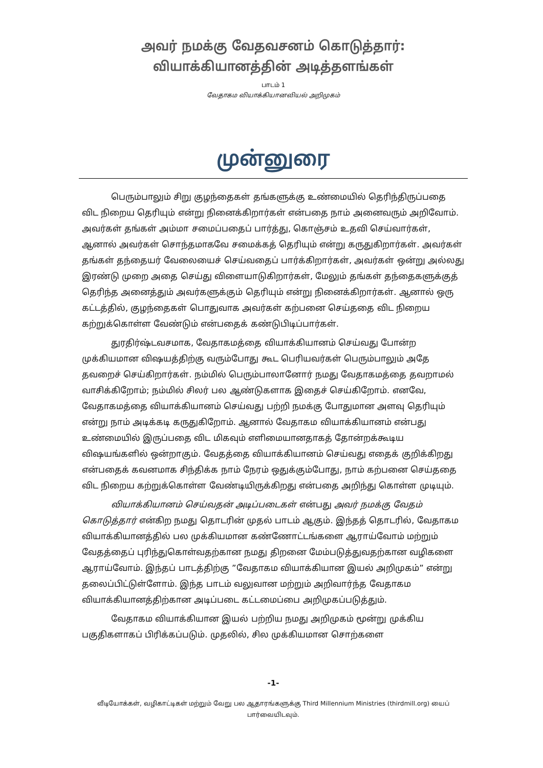அவர் நமக்கு வேதவசனம் கொடுத்தார்:
வியாக்கியானத்தின் அடித்தளங்கள்
பாடம் 1
வேதாகம வியாக்கியானவியல் அறிமுகம்
முன்னுரை
பெரும்பாலும் சிறு குழந்தைகள் தங்களுக்கு உண்மையில் தெரிந்திருப்பதை விட நிறைய தெரியும் என்று நினைக்கிறார்கள் என்பதை நாம் அனைவரும் அறிவோம். அவர்கள் தங்கள் அம்மா சமைப்பதைப் பார்த்து, கொஞ்சம் உதவி செய்வார்கள், ஆனால் அவர்கள் சொந்தமாகவே சமைக்கத் தெரியும் என்று கருதுகிறார்கள். அவர்கள் தங்கள் தந்தையர் வேலையைச் செய்வதைப் பார்க்கிறார்கள், அவர்கள் ஒன்று அல்லது இரண்டு முறை அதை செய்து விளையாடுகிறார்கள், மேலும் தங்கள் தந்தைகளுக்குத் தெரிந்த அனைத்தும் அவர்களுக்கும் தெரியும் என்று நினைக்கிறார்கள். ஆனால் ஒரு கட்டத்தில், குழந்தைகள் பொதுவாக அவர்கள் கற்பனை செய்ததை விட நிறைய கற்றுக்கொள்ள வேண்டும் என்பதைக் கண்டுபிடிப்பார்கள்.
துரதிர்ஷ்டவசமாக, வேதாகமத்தை வியாக்கியானம் செய்வது போன்ற முக்கியமான விஷயத்திற்கு வரும்போது கூட பெரியவர்கள் பெரும்பாலும் அதே தவறைச் செய்கிறார்கள். நம்மில் பெரும்பாலானோர் நமது வேதாகமத்தை தவறாமல் வாசிக்கிறோம்; நம்மில் சிலர் பல ஆண்டுகளாக இதைச் செய்கிறோம். எனவே, வேதாகமத்தை வியாக்கியானம் செய்வது பற்றி நமக்கு போதுமான அளவு தெரியும் என்று நாம் அடிக்கடி கருதுகிறோம். ஆனால் வேதாகம வியாக்கியானம் என்பது உண்மையில் இருப்பதை விட மிகவும் எளிமையானதாகத் தோன்றக்கூடிய விஷயங்களில் ஒன்றாகும். வேதத்தை வியாக்கியானம் செய்வது எதைக் குறிக்கிறது என்பதைக் கவனமாக சிந்திக்க நாம் நேரம் ஒதுக்கும்போது, நாம் கற்பனை செய்ததை விட நிறைய கற்றுக்கொள்ள வேண்டியிருக்கிறது என்பதை அறிந்து கொள்ள முடியும்.
வியாக்கியானம் செய்வதன் அடிப்படைகள் என்பது அவர் நமக்கு வேதம் கொடுத்தார் என்கிற நமது தொடரின் முதல் பாடம் ஆகும். இந்தத் தொடரில், வேதாகம வியாக்கியானத்தில் பல முக்கியமான கண்ணோட்டங்களை ஆராய்வோம் மற்றும் வேதத்தைப் புரிந்துகொள்வதற்கான நமது திறனை மேம்படுத்துவதற்கான வழிகளை ஆராய்வோம். இந்தப் பாடத்திற்கு ”வேதாகம வியாக்கியான இயல் அறிமுகம்” என்று தலைப்பிட்டுள்ளோம். இந்த பாடம் வலுவான மற்றும் அறிவார்ந்த வேதாகம வியாக்கியானத்திற்கான அடிப்படை கட்டமைப்பை அறிமுகப்படுத்தும்.
வேதாகம வியாக்கியான இயல் பற்றிய நமது அறிமுகம் மூன்று முக்கிய பகுதிகளாகப் பிரிக்கப்படும். முதலில், சில முக்கியமான சொற்களை
-1-
வீடியோக்கள், வழிகாட்டிகள் மற்றும் வேறு பல ஆதாரங்களுக்கு Third Millennium Ministries (thirdmill.org) யைப் பார்வையிடவும்.